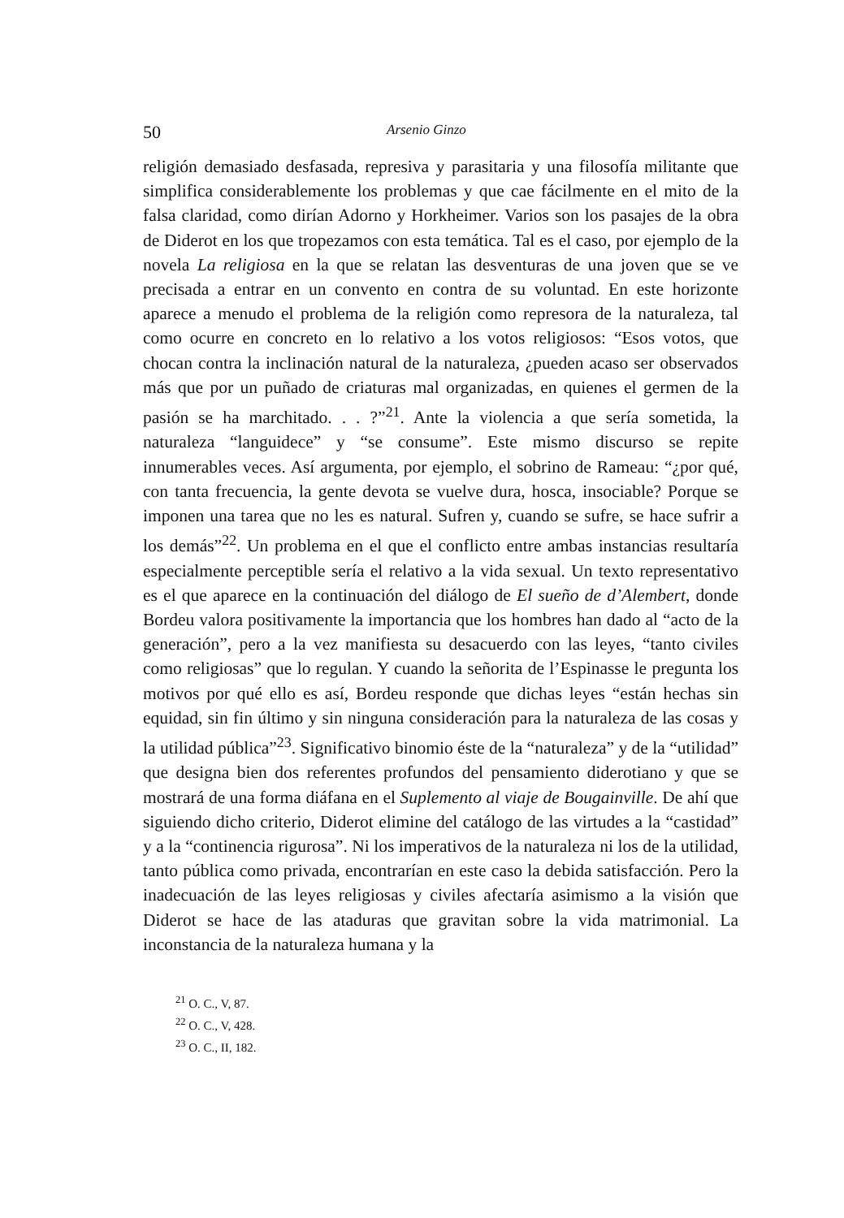50 Arsenio Ginzo
religión demasiado desfasada, represiva y parasitaria y una filosofía militante que simplifica considerablemente los problemas y que cae fácilmente en el mito de la falsa claridad, como dirían Adorno y Horkheimer. Varios son los pasajes de la obra de Diderot en los que tropezamos con esta temática. Tal es el caso, por ejemplo de la novela La religiosa en la que se relatan las desventuras de una joven que se ve precisada a entrar en un convento en contra de su voluntad. En este horizonte aparece a menudo el problema de la religión como represora de la naturaleza, tal como ocurre en concreto en lo relativo a los votos religiosos: “Esos votos, que chocan contra la inclinación natural de la naturaleza, ¿pueden acaso ser observados más que por un puñado de criaturas mal organizadas, en quienes el germen de la pasión se ha marchitado. . . ?”<sup>21</sup>. Ante la violencia a que sería sometida, la naturaleza “languidece” y “se consume”. Este mismo discurso se repite innumerables veces. Así argumenta, por ejemplo, el sobrino de Rameau: “¿por qué, con tanta frecuencia, la gente devota se vuelve dura, hosca, insociable? Porque se imponen una tarea que no les es natural. Sufren y, cuando se sufre, se hace sufrir a los demás”<sup>22</sup>. Un problema en el que el conflicto entre ambas instancias resultaría especialmente perceptible sería el relativo a la vida sexual. Un texto representativo es el que aparece en la continuación del diálogo de El sueño de d’Alembert, donde Bordeu valora positivamente la importancia que los hombres han dado al “acto de la generación”, pero a la vez manifiesta su desacuerdo con las leyes, “tanto civiles como religiosas” que lo regulan. Y cuando la señorita de l’Espinasse le pregunta los motivos por qué ello es así, Bordeu responde que dichas leyes “están hechas sin equidad, sin fin último y sin ninguna consideración para la naturaleza de las cosas y la utilidad pública”<sup>23</sup>. Significativo binomio éste de la “naturaleza” y de la “utilidad” que designa bien dos referentes profundos del pensamiento diderotiano y que se mostrará de una forma diáfana en el Suplemento al viaje de Bougainville. De ahí que siguiendo dicho criterio, Diderot elimine del catálogo de las virtudes a la “castidad” y a la “continencia rigurosa”. Ni los imperativos de la naturaleza ni los de la utilidad, tanto pública como privada, encontrarían en este caso la debida satisfacción. Pero la inadecuación de las leyes religiosas y civiles afectaría asimismo a la visión que Diderot se hace de las ataduras que gravitan sobre la vida matrimonial. La inconstancia de la naturaleza humana y la
<sup>21</sup> O. C., V, 87.
<sup>22</sup> O. C., V, 428.
<sup>23</sup> O. C., II, 182.